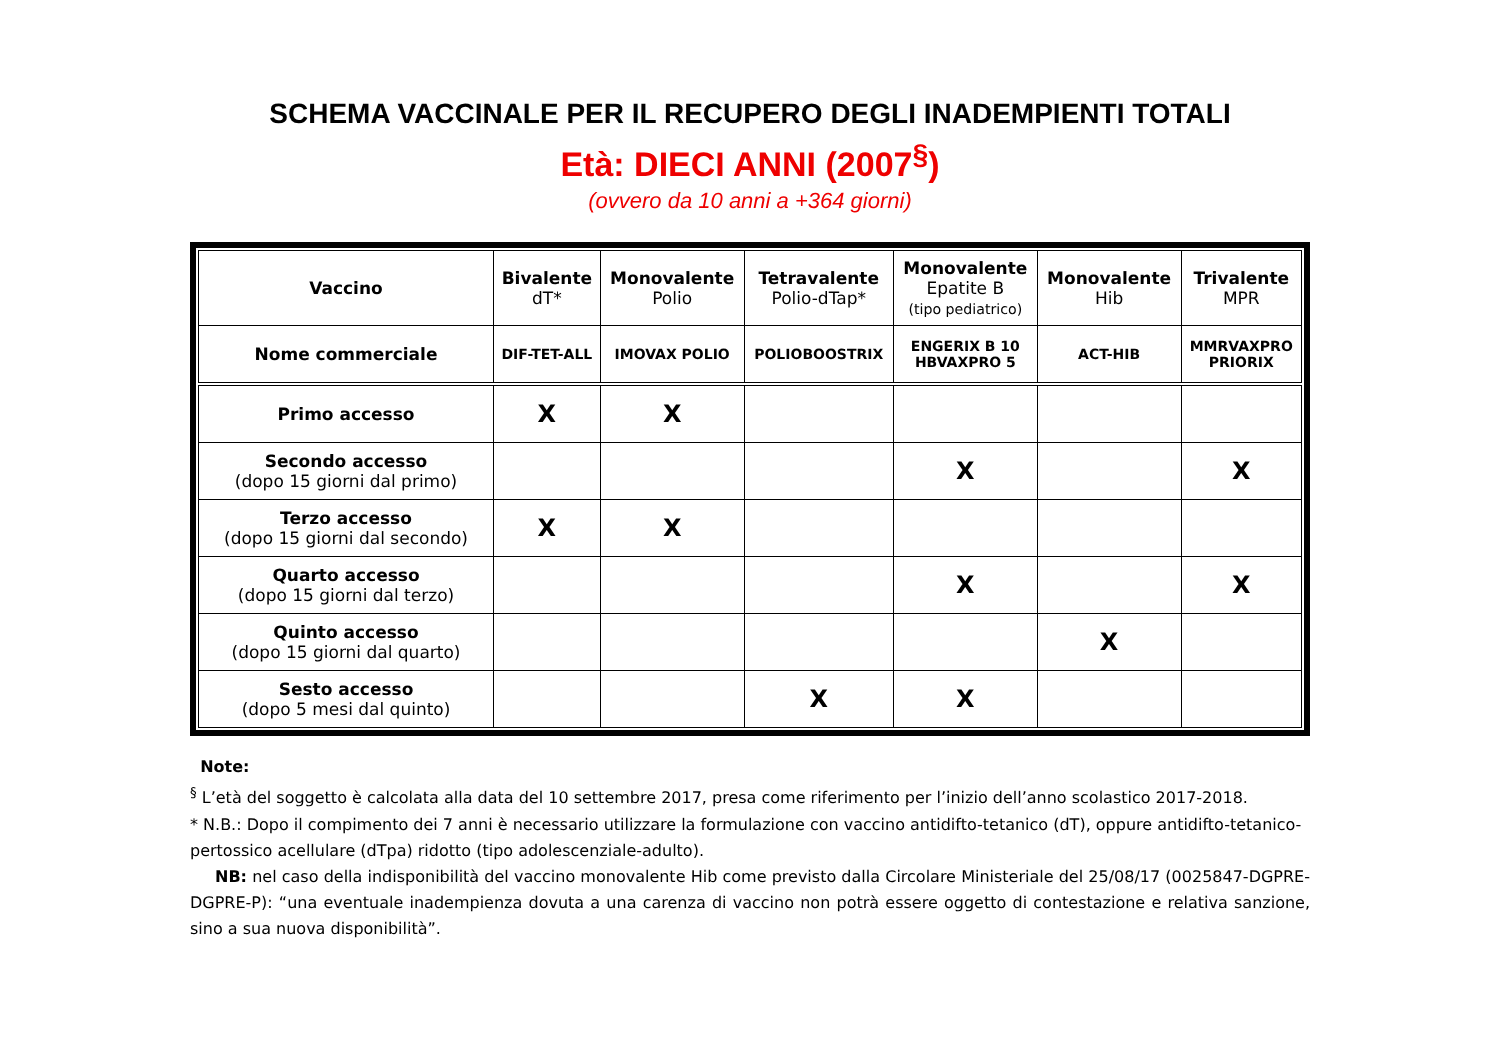SCHEMA VACCINALE PER IL RECUPERO DEGLI INADEMPIENTI TOTALI
Età: DIECI ANNI (2007<sup>§</sup>)
(ovvero da 10 anni a +364 giorni)
| Vaccino | Bivalente dT* | Monovalente Polio | Tetravalente Polio-dTap* | Monovalente Epatite B (tipo pediatrico) | Monovalente Hib | Trivalente MPR |
| --- | --- | --- | --- | --- | --- | --- |
| Nome commerciale | DIF-TET-ALL | IMOVAX POLIO | POLIOBOOSTRIX | ENGERIX B 10 HBVAXPRO 5 | ACT-HIB | MMRVAXPRO PRIORIX |
| Primo accesso | X | X | | | | |
| Secondo accesso (dopo 15 giorni dal primo) | | | | X | | X |
| Terzo accesso (dopo 15 giorni dal secondo) | X | X | | | | |
| Quarto accesso (dopo 15 giorni dal terzo) | | | | X | | X |
| Quinto accesso (dopo 15 giorni dal quarto) | | | | | X | |
| Sesto accesso (dopo 5 mesi dal quinto) | | | X | X | | |
Note:
<sup>§</sup> L’età del soggetto è calcolata alla data del 10 settembre 2017, presa come riferimento per l’inizio dell’anno scolastico 2017-2018.
* N.B.: Dopo il compimento dei 7 anni è necessario utilizzare la formulazione con vaccino antidifto-tetanico (dT), oppure antidifto-tetanico-pertossico acellulare (dTpa) ridotto (tipo adolescenziale-adulto).
NB: nel caso della indisponibilità del vaccino monovalente Hib come previsto dalla Circolare Ministeriale del 25/08/17 (0025847-DGPRE-DGPRE-P): “una eventuale inadempienza dovuta a una carenza di vaccino non potrà essere oggetto di contestazione e relativa sanzione, sino a sua nuova disponibilità”.